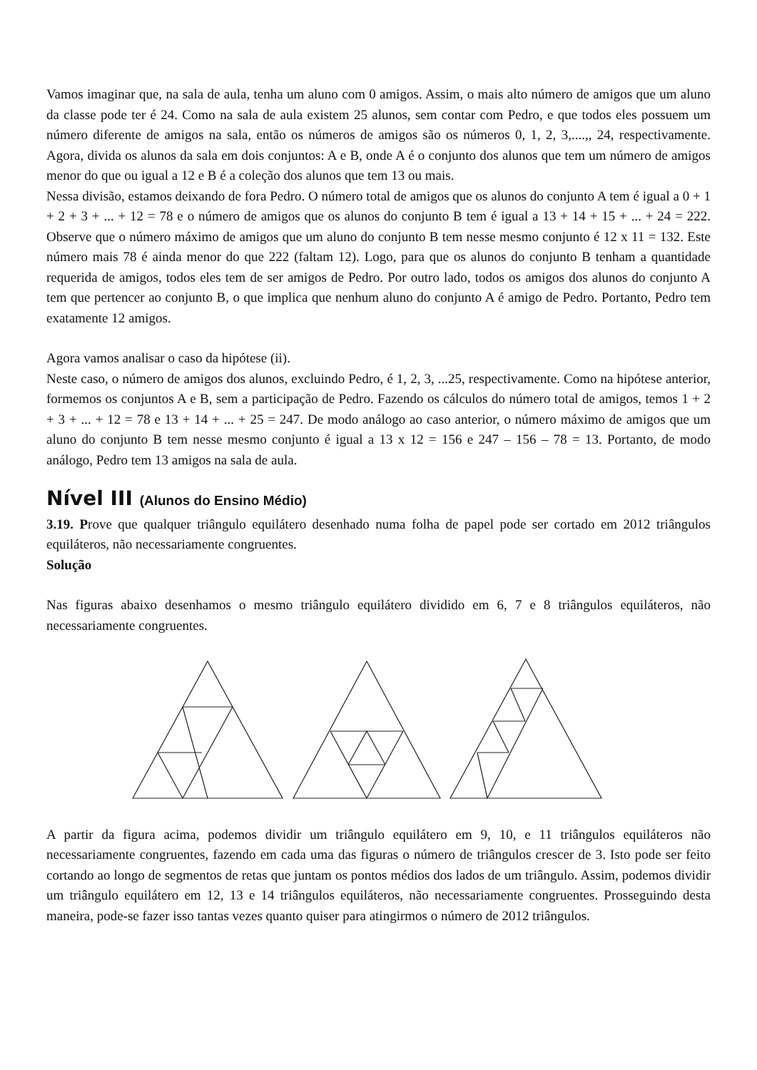Vamos imaginar que, na sala de aula, tenha um aluno com 0 amigos. Assim, o mais alto número de amigos que um aluno da classe pode ter é 24. Como na sala de aula existem 25 alunos, sem contar com Pedro, e que todos eles possuem um número diferente de amigos na sala, então os números de amigos são os números 0, 1, 2, 3,....,, 24, respectivamente. Agora, divida os alunos da sala em dois conjuntos: A e B, onde A é o conjunto dos alunos que tem um número de amigos menor do que ou igual a 12 e B é a coleção dos alunos que tem 13 ou mais.
Nessa divisão, estamos deixando de fora Pedro. O número total de amigos que os alunos do conjunto A tem é igual a 0 + 1 + 2 + 3 + ... + 12 = 78 e o número de amigos que os alunos do conjunto B tem é igual a 13 + 14 + 15 + ... + 24 = 222. Observe que o número máximo de amigos que um aluno do conjunto B tem nesse mesmo conjunto é 12 x 11 = 132. Este número mais 78 é ainda menor do que 222 (faltam 12). Logo, para que os alunos do conjunto B tenham a quantidade requerida de amigos, todos eles tem de ser amigos de Pedro. Por outro lado, todos os amigos dos alunos do conjunto A tem que pertencer ao conjunto B, o que implica que nenhum aluno do conjunto A é amigo de Pedro. Portanto, Pedro tem exatamente 12 amigos.
Agora vamos analisar o caso da hipótese (ii).
Neste caso, o número de amigos dos alunos, excluindo Pedro, é 1, 2, 3, ...25, respectivamente. Como na hipótese anterior, formemos os conjuntos A e B, sem a participação de Pedro. Fazendo os cálculos do número total de amigos, temos 1 + 2 + 3 + ... + 12 = 78 e 13 + 14 + ... + 25 = 247. De modo análogo ao caso anterior, o número máximo de amigos que um aluno do conjunto B tem nesse mesmo conjunto é igual a 13 x 12 = 156 e 247 – 156 – 78 = 13. Portanto, de modo análogo, Pedro tem 13 amigos na sala de aula.
Nível III (Alunos do Ensino Médio)
3.19. Prove que qualquer triângulo equilátero desenhado numa folha de papel pode ser cortado em 2012 triângulos equiláteros, não necessariamente congruentes.
Solução
Nas figuras abaixo desenhamos o mesmo triângulo equilátero dividido em 6, 7 e 8 triângulos equiláteros, não necessariamente congruentes.
A partir da figura acima, podemos dividir um triângulo equilátero em 9, 10, e 11 triângulos equiláteros não necessariamente congruentes, fazendo em cada uma das figuras o número de triângulos crescer de 3. Isto pode ser feito cortando ao longo de segmentos de retas que juntam os pontos médios dos lados de um triângulo. Assim, podemos dividir um triângulo equilátero em 12, 13 e 14 triângulos equiláteros, não necessariamente congruentes. Prosseguindo desta maneira, pode-se fazer isso tantas vezes quanto quiser para atingirmos o número de 2012 triângulos.